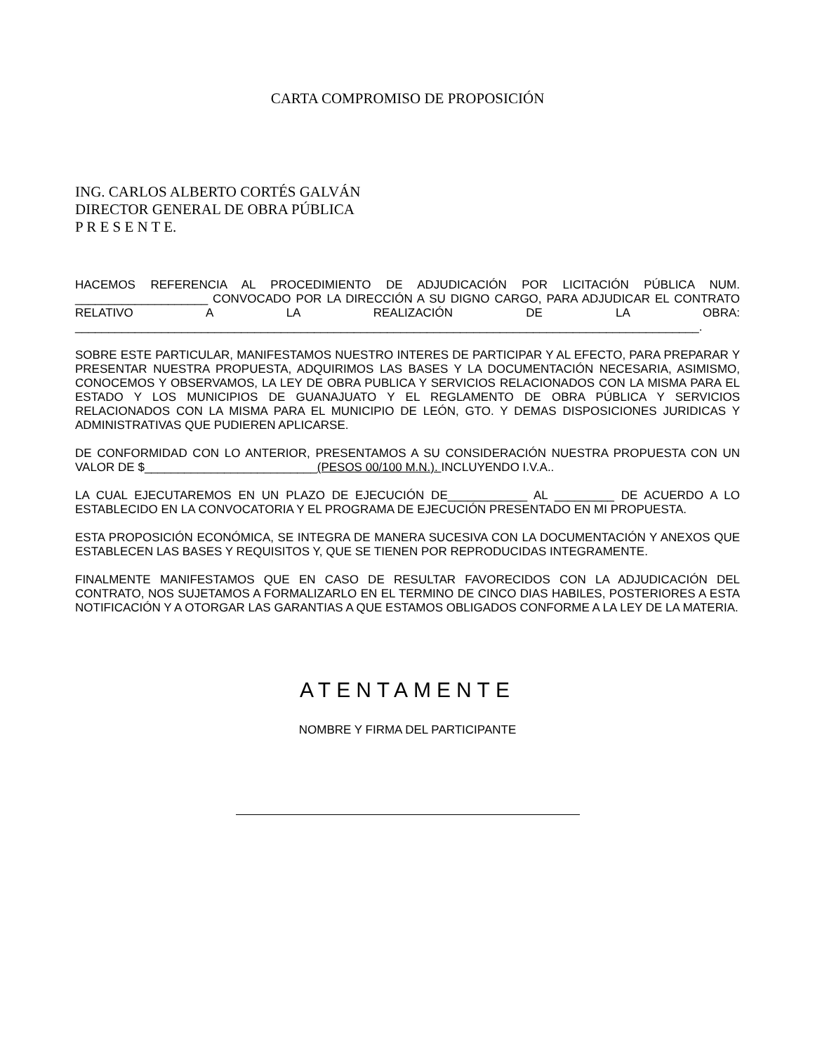CARTA COMPROMISO DE PROPOSICIÓN
ING. CARLOS ALBERTO CORTÉS GALVÁN
DIRECTOR GENERAL DE OBRA PÚBLICA
P R E S E N T E.
HACEMOS REFERENCIA AL PROCEDIMIENTO DE ADJUDICACIÓN POR LICITACIÓN PÚBLICA NUM. ____________________ CONVOCADO POR LA DIRECCIÓN A SU DIGNO CARGO, PARA ADJUDICAR EL CONTRATO RELATIVO A LA REALIZACIÓN DE LA OBRA: ______________________________________________________________________________________________.
SOBRE ESTE PARTICULAR, MANIFESTAMOS NUESTRO INTERES DE PARTICIPAR Y AL EFECTO, PARA PREPARAR Y PRESENTAR NUESTRA PROPUESTA, ADQUIRIMOS LAS BASES Y LA DOCUMENTACIÓN NECESARIA, ASIMISMO, CONOCEMOS Y OBSERVAMOS, LA LEY DE OBRA PUBLICA Y SERVICIOS RELACIONADOS CON LA MISMA PARA EL ESTADO Y LOS MUNICIPIOS DE GUANAJUATO Y EL REGLAMENTO DE OBRA PÚBLICA Y SERVICIOS RELACIONADOS CON LA MISMA PARA EL MUNICIPIO DE LEÓN, GTO. Y DEMAS DISPOSICIONES JURIDICAS Y ADMINISTRATIVAS QUE PUDIEREN APLICARSE.
DE CONFORMIDAD CON LO ANTERIOR, PRESENTAMOS A SU CONSIDERACIÓN NUESTRA PROPUESTA CON UN VALOR DE $__________________________(PESOS 00/100 M.N.). INCLUYENDO I.V.A..
LA CUAL EJECUTAREMOS EN UN PLAZO DE EJECUCIÓN DE____________ AL _________ DE ACUERDO A LO ESTABLECIDO EN LA CONVOCATORIA Y EL PROGRAMA DE EJECUCIÓN PRESENTADO EN MI PROPUESTA.
ESTA PROPOSICIÓN ECONÓMICA, SE INTEGRA DE MANERA SUCESIVA CON LA DOCUMENTACIÓN Y ANEXOS QUE ESTABLECEN LAS BASES Y REQUISITOS Y, QUE SE TIENEN POR REPRODUCIDAS INTEGRAMENTE.
FINALMENTE MANIFESTAMOS QUE EN CASO DE RESULTAR FAVORECIDOS CON LA ADJUDICACIÓN DEL CONTRATO, NOS SUJETAMOS A FORMALIZARLO EN EL TERMINO DE CINCO DIAS HABILES, POSTERIORES A ESTA NOTIFICACIÓN Y A OTORGAR LAS GARANTIAS A QUE ESTAMOS OBLIGADOS CONFORME A LA LEY DE LA MATERIA.
ATENTAMENTE
NOMBRE Y FIRMA DEL PARTICIPANTE